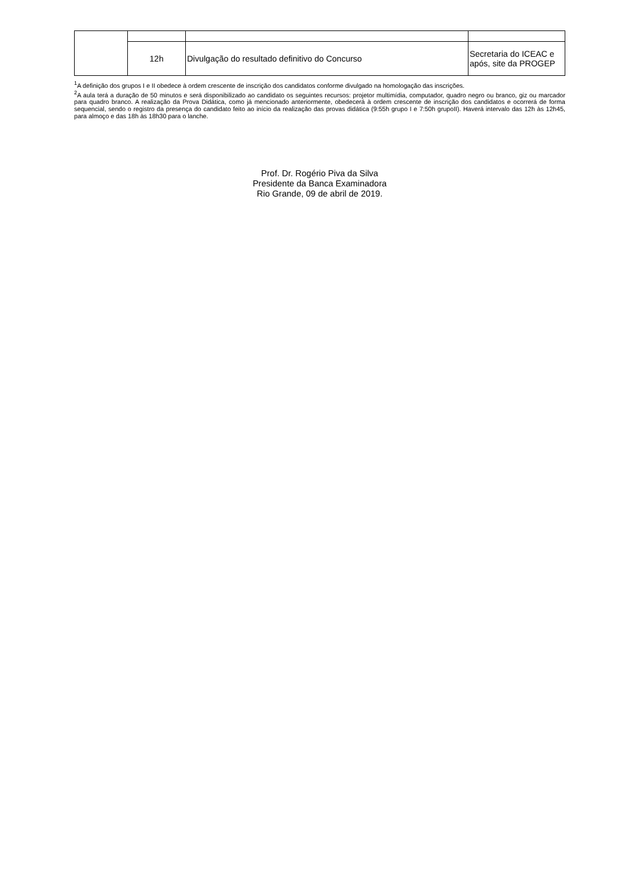| | 12h | Divulgação do resultado definitivo do Concurso | Secretaria do ICEAC e após, site da PROGEP |
<sup>1</sup> A definição dos grupos I e II obedece à ordem crescente de inscrição dos candidatos conforme divulgado na homologação das inscrições.
<sup>2</sup> A aula terá a duração de 50 minutos e será disponibilizado ao candidato os seguintes recursos: projetor multimídia, computador, quadro negro ou branco, giz ou marcador para quadro branco. A realização da Prova Didática, como já mencionado anteriormente, obedecerá à ordem crescente de inscrição dos candidatos e ocorrerá de forma sequencial, sendo o registro da presença do candidato feito ao início da realização das provas didática (9:55h grupo I e 7:50h grupoII). Haverá intervalo das 12h às 12h45, para almoço e das 18h às 18h30 para o lanche.
Prof. Dr. Rogério Piva da Silva
Presidente da Banca Examinadora
Rio Grande, 09 de abril de 2019.